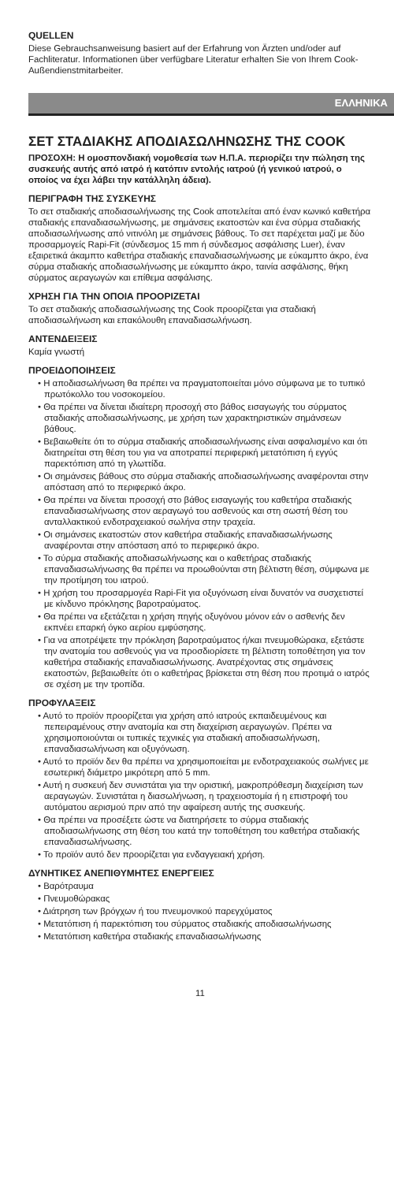QUELLEN
Diese Gebrauchsanweisung basiert auf der Erfahrung von Ärzten und/oder auf Fachliteratur. Informationen über verfügbare Literatur erhalten Sie von Ihrem Cook-Außendienstmitarbeiter.
ΕΛΛΗΝΙΚΑ
ΣΕΤ ΣΤΑΔΙΑΚΗΣ ΑΠΟΔΙΑΣΩΛΗΝΩΣΗΣ ΤΗΣ COOK
ΠΡΟΣΟΧΗ: Η ομοσπονδιακή νομοθεσία των Η.Π.Α. περιορίζει την πώληση της συσκευής αυτής από ιατρό ή κατόπιν εντολής ιατρού (ή γενικού ιατρού, ο οποίος να έχει λάβει την κατάλληλη άδεια).
ΠΕΡΙΓΡΑΦΗ ΤΗΣ ΣΥΣΚΕΥΗΣ
Το σετ σταδιακής αποδιασωλήνωσης της Cook αποτελείται από έναν κωνικό καθετήρα σταδιακής επαναδιασωλήνωσης, με σημάνσεις εκατοστών και ένα σύρμα σταδιακής αποδιασωλήνωσης από νιτινόλη με σημάνσεις βάθους. Το σετ παρέχεται μαζί με δύο προσαρμογείς Rapi-Fit (σύνδεσμος 15 mm ή σύνδεσμος ασφάλισης Luer), έναν εξαιρετικά άκαμπτο καθετήρα σταδιακής επαναδιασωλήνωσης με εύκαμπτο άκρο, ένα σύρμα σταδιακής αποδιασωλήνωσης με εύκαμπτο άκρο, ταινία ασφάλισης, θήκη σύρματος αεραγωγών και επίθεμα ασφάλισης.
ΧΡΗΣΗ ΓΙΑ ΤΗΝ ΟΠΟΙΑ ΠΡΟΟΡΙΖΕΤΑΙ
Το σετ σταδιακής αποδιασωλήνωσης της Cook προορίζεται για σταδιακή αποδιασωλήνωση και επακόλουθη επαναδιασωλήνωση.
ΑΝΤΕΝΔΕΙΞΕΙΣ
Καμία γνωστή
ΠΡΟΕΙΔΟΠΟΙΗΣΕΙΣ
• Η αποδιασωλήνωση θα πρέπει να πραγματοποιείται μόνο σύμφωνα με το τυπικό πρωτόκολλο του νοσοκομείου.
• Θα πρέπει να δίνεται ιδιαίτερη προσοχή στο βάθος εισαγωγής του σύρματος σταδιακής αποδιασωλήνωσης, με χρήση των χαρακτηριστικών σημάνσεων βάθους.
• Βεβαιωθείτε ότι το σύρμα σταδιακής αποδιασωλήνωσης είναι ασφαλισμένο και ότι διατηρείται στη θέση του για να αποτραπεί περιφερική μετατόπιση ή εγγύς παρεκτόπιση από τη γλωττίδα.
• Οι σημάνσεις βάθους στο σύρμα σταδιακής αποδιασωλήνωσης αναφέρονται στην απόσταση από το περιφερικό άκρο.
• Θα πρέπει να δίνεται προσοχή στο βάθος εισαγωγής του καθετήρα σταδιακής επαναδιασωλήνωσης στον αεραγωγό του ασθενούς και στη σωστή θέση του ανταλλακτικού ενδοτραχειακού σωλήνα στην τραχεία.
• Οι σημάνσεις εκατοστών στον καθετήρα σταδιακής επαναδιασωλήνωσης αναφέρονται στην απόσταση από το περιφερικό άκρο.
• Το σύρμα σταδιακής αποδιασωλήνωσης και ο καθετήρας σταδιακής επαναδιασωλήνωσης θα πρέπει να προωθούνται στη βέλτιστη θέση, σύμφωνα με την προτίμηση του ιατρού.
• Η χρήση του προσαρμογέα Rapi-Fit για οξυγόνωση είναι δυνατόν να συσχετιστεί με κίνδυνο πρόκλησης βαροτραύματος.
• Θα πρέπει να εξετάζεται η χρήση πηγής οξυγόνου μόνον εάν ο ασθενής δεν εκπνέει επαρκή όγκο αερίου εμφύσησης.
• Για να αποτρέψετε την πρόκληση βαροτραύματος ή/και πνευμοθώρακα, εξετάστε την ανατομία του ασθενούς για να προσδιορίσετε τη βέλτιστη τοποθέτηση για τον καθετήρα σταδιακής επαναδιασωλήνωσης. Ανατρέχοντας στις σημάνσεις εκατοστών, βεβαιωθείτε ότι ο καθετήρας βρίσκεται στη θέση που προτιμά ο ιατρός σε σχέση με την τροπίδα.
ΠΡΟΦΥΛΑΞΕΙΣ
• Αυτό το προϊόν προορίζεται για χρήση από ιατρούς εκπαιδευμένους και πεπειραμένους στην ανατομία και στη διαχείριση αεραγωγών. Πρέπει να χρησιμοποιούνται οι τυπικές τεχνικές για σταδιακή αποδιασωλήνωση, επαναδιασωλήνωση και οξυγόνωση.
• Αυτό το προϊόν δεν θα πρέπει να χρησιμοποιείται με ενδοτραχειακούς σωλήνες με εσωτερική διάμετρο μικρότερη από 5 mm.
• Αυτή η συσκευή δεν συνιστάται για την οριστική, μακροπρόθεσμη διαχείριση των αεραγωγών. Συνιστάται η διασωλήνωση, η τραχειοστομία ή η επιστροφή του αυτόματου αερισμού πριν από την αφαίρεση αυτής της συσκευής.
• Θα πρέπει να προσέξετε ώστε να διατηρήσετε το σύρμα σταδιακής αποδιασωλήνωσης στη θέση του κατά την τοποθέτηση του καθετήρα σταδιακής επαναδιασωλήνωσης.
• Το προϊόν αυτό δεν προορίζεται για ενδαγγειακή χρήση.
ΔΥΝΗΤΙΚΕΣ ΑΝΕΠΙΘΥΜΗΤΕΣ ΕΝΕΡΓΕΙΕΣ
• Βαρότραυμα
• Πνευμοθώρακας
• Διάτρηση των βρόγχων ή του πνευμονικού παρεγχύματος
• Μετατόπιση ή παρεκτόπιση του σύρματος σταδιακής αποδιασωλήνωσης
• Μετατόπιση καθετήρα σταδιακής επαναδιασωλήνωσης
11